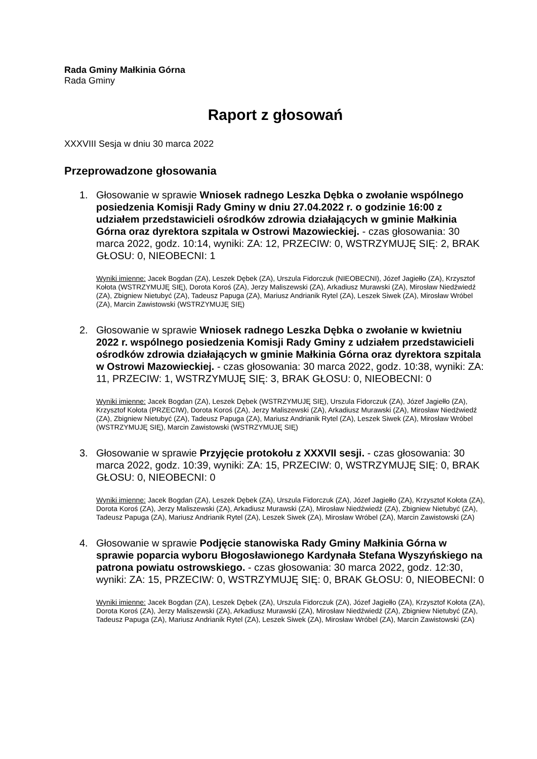Rada Gminy Małkinia Górna
Rada Gminy
Raport z głosowań
XXXVIII Sesja w dniu 30 marca 2022
Przeprowadzone głosowania
1. Głosowanie w sprawie Wniosek radnego Leszka Dębka o zwołanie wspólnego posiedzenia Komisji Rady Gminy w dniu 27.04.2022 r. o godzinie 16:00 z udziałem przedstawicieli ośrodków zdrowia działających w gminie Małkinia Górna oraz dyrektora szpitala w Ostrowi Mazowieckiej. - czas głosowania: 30 marca 2022, godz. 10:14, wyniki: ZA: 12, PRZECIW: 0, WSTRZYMUJĘ SIĘ: 2, BRAK GŁOSU: 0, NIEOBECNI: 1
Wyniki imienne: Jacek Bogdan (ZA), Leszek Dębek (ZA), Urszula Fidorczuk (NIEOBECNI), Józef Jagiełło (ZA), Krzysztof Kołota (WSTRZYMUJĘ SIĘ), Dorota Koroś (ZA), Jerzy Maliszewski (ZA), Arkadiusz Murawski (ZA), Mirosław Niedźwiedź (ZA), Zbigniew Nietubyć (ZA), Tadeusz Papuga (ZA), Mariusz Andrianik Rytel (ZA), Leszek Siwek (ZA), Mirosław Wróbel (ZA), Marcin Zawistowski (WSTRZYMUJĘ SIĘ)
2. Głosowanie w sprawie Wniosek radnego Leszka Dębka o zwołanie w kwietniu 2022 r. wspólnego posiedzenia Komisji Rady Gminy z udziałem przedstawicieli ośrodków zdrowia działających w gminie Małkinia Górna oraz dyrektora szpitala w Ostrowi Mazowieckiej. - czas głosowania: 30 marca 2022, godz. 10:38, wyniki: ZA: 11, PRZECIW: 1, WSTRZYMUJĘ SIĘ: 3, BRAK GŁOSU: 0, NIEOBECNI: 0
Wyniki imienne: Jacek Bogdan (ZA), Leszek Dębek (WSTRZYMUJĘ SIĘ), Urszula Fidorczuk (ZA), Józef Jagiełło (ZA), Krzysztof Kołota (PRZECIW), Dorota Koroś (ZA), Jerzy Maliszewski (ZA), Arkadiusz Murawski (ZA), Mirosław Niedźwiedź (ZA), Zbigniew Nietubyć (ZA), Tadeusz Papuga (ZA), Mariusz Andrianik Rytel (ZA), Leszek Siwek (ZA), Mirosław Wróbel (WSTRZYMUJĘ SIĘ), Marcin Zawistowski (WSTRZYMUJĘ SIĘ)
3. Głosowanie w sprawie Przyjęcie protokołu z XXXVII sesji. - czas głosowania: 30 marca 2022, godz. 10:39, wyniki: ZA: 15, PRZECIW: 0, WSTRZYMUJĘ SIĘ: 0, BRAK GŁOSU: 0, NIEOBECNI: 0
Wyniki imienne: Jacek Bogdan (ZA), Leszek Dębek (ZA), Urszula Fidorczuk (ZA), Józef Jagiełło (ZA), Krzysztof Kołota (ZA), Dorota Koroś (ZA), Jerzy Maliszewski (ZA), Arkadiusz Murawski (ZA), Mirosław Niedźwiedź (ZA), Zbigniew Nietubyć (ZA), Tadeusz Papuga (ZA), Mariusz Andrianik Rytel (ZA), Leszek Siwek (ZA), Mirosław Wróbel (ZA), Marcin Zawistowski (ZA)
4. Głosowanie w sprawie Podjęcie stanowiska Rady Gminy Małkinia Górna w sprawie poparcia wyboru Błogosławionego Kardynała Stefana Wyszyńskiego na patrona powiatu ostrowskiego. - czas głosowania: 30 marca 2022, godz. 12:30, wyniki: ZA: 15, PRZECIW: 0, WSTRZYMUJĘ SIĘ: 0, BRAK GŁOSU: 0, NIEOBECNI: 0
Wyniki imienne: Jacek Bogdan (ZA), Leszek Dębek (ZA), Urszula Fidorczuk (ZA), Józef Jagiełło (ZA), Krzysztof Kołota (ZA), Dorota Koroś (ZA), Jerzy Maliszewski (ZA), Arkadiusz Murawski (ZA), Mirosław Niedźwiedź (ZA), Zbigniew Nietubyć (ZA), Tadeusz Papuga (ZA), Mariusz Andrianik Rytel (ZA), Leszek Siwek (ZA), Mirosław Wróbel (ZA), Marcin Zawistowski (ZA)